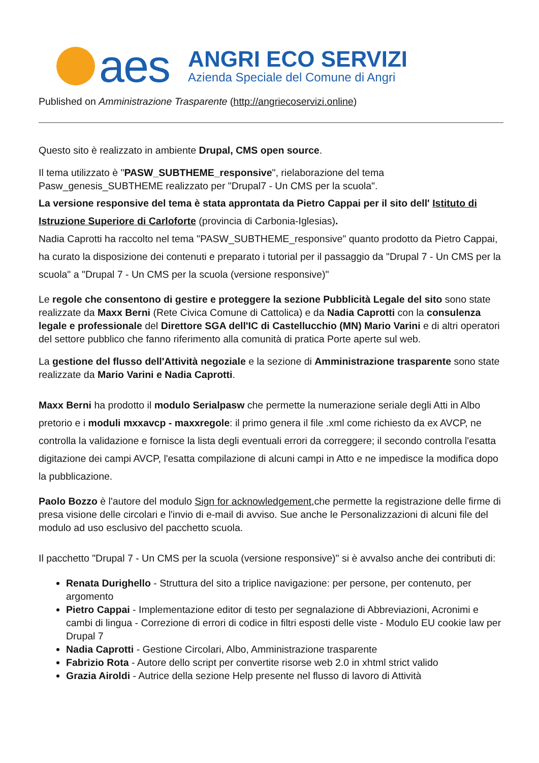aes
ANGRI ECO SERVIZI
Azienda Speciale del Comune di Angri
Published on Amministrazione Trasparente (http://angriecoservizi.online)
Questo sito è realizzato in ambiente Drupal, CMS open source.
Il tema utilizzato è "PASW_SUBTHEME_responsive", rielaborazione del tema Pasw_genesis_SUBTHEME realizzato per "Drupal7 - Un CMS per la scuola".
La versione responsive del tema è stata approntata da Pietro Cappai per il sito dell' Istituto di Istruzione Superiore di Carloforte (provincia di Carbonia-Iglesias).
Nadia Caprotti ha raccolto nel tema "PASW_SUBTHEME_responsive" quanto prodotto da Pietro Cappai, ha curato la disposizione dei contenuti e preparato i tutorial per il passaggio da "Drupal 7 - Un CMS per la scuola" a "Drupal 7 - Un CMS per la scuola (versione responsive)"
Le regole che consentono di gestire e proteggere la sezione Pubblicità Legale del sito sono state realizzate da Maxx Berni (Rete Civica Comune di Cattolica) e da Nadia Caprotti con la consulenza legale e professionale del Direttore SGA dell'IC di Castellucchio (MN) Mario Varini e di altri operatori del settore pubblico che fanno riferimento alla comunità di pratica Porte aperte sul web.
La gestione del flusso dell'Attività negoziale e la sezione di Amministrazione trasparente sono state realizzate da Mario Varini e Nadia Caprotti.
Maxx Berni ha prodotto il modulo Serialpasw che permette la numerazione seriale degli Atti in Albo pretorio e i moduli mxxavcp - maxxregole: il primo genera il file .xml come richiesto da ex AVCP, ne controlla la validazione e fornisce la lista degli eventuali errori da correggere; il secondo controlla l'esatta digitazione dei campi AVCP, l'esatta compilazione di alcuni campi in Atto e ne impedisce la modifica dopo la pubblicazione.
Paolo Bozzo è l'autore del modulo Sign for acknowledgement,che permette la registrazione delle firme di presa visione delle circolari e l'invio di e-mail di avviso. Sue anche le Personalizzazioni di alcuni file del modulo ad uso esclusivo del pacchetto scuola.
Il pacchetto "Drupal 7 - Un CMS per la scuola (versione responsive)" si è avvalso anche dei contributi di:
Renata Durighello - Struttura del sito a triplice navigazione: per persone, per contenuto, per argomento
Pietro Cappai - Implementazione editor di testo per segnalazione di Abbreviazioni, Acronimi e cambi di lingua - Correzione di errori di codice in filtri esposti delle viste - Modulo EU cookie law per Drupal 7
Nadia Caprotti - Gestione Circolari, Albo, Amministrazione trasparente
Fabrizio Rota - Autore dello script per convertite risorse web 2.0 in xhtml strict valido
Grazia Airoldi - Autrice della sezione Help presente nel flusso di lavoro di Attività